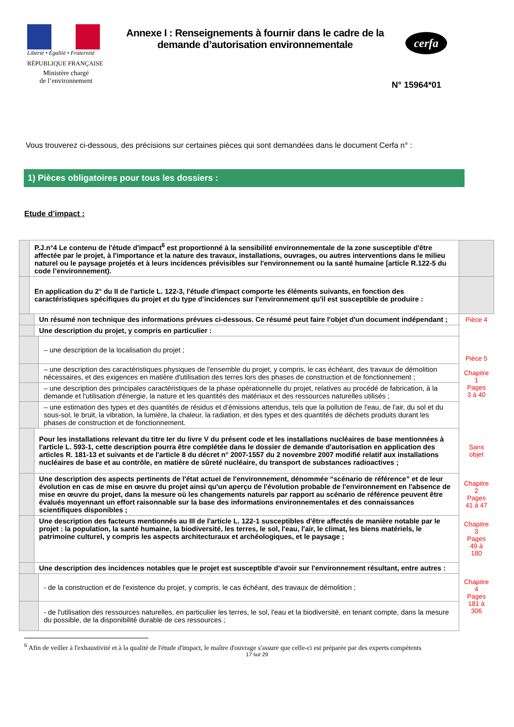Liberté • Égalité • Fraternité
RÉPUBLIQUE FRANÇAISE
Ministère chargé
de l’environnement
Annexe I : Renseignements à fournir dans le cadre de la demande d’autorisation environnementale
cerfa
N° 15964*01
Vous trouverez ci-dessous, des précisions sur certaines pièces qui sont demandées dans le document Cerfa n° :
1) Pièces obligatoires pour tous les dossiers :
Etude d’impact :
| | P.J.n°4 Le contenu de l'étude d'impact<sup>6</sup> est proportionné à la sensibilité environnementale de la zone susceptible d'être affectée par le projet, à l'importance et la nature des travaux, installations, ouvrages, ou autres interventions dans le milieu naturel ou le paysage projetés et à leurs incidences prévisibles sur l'environnement ou la santé humaine [article R.122-5 du code l’environnement). | | | |
| | En application du 2° du II de l'article L. 122-3, l'étude d'impact comporte les éléments suivants, en fonction des caractéristiques spécifiques du projet et du type d'incidences sur l'environnement qu'il est susceptible de produire : | | | |
| | | Un résumé non technique des informations prévues ci-dessous. Ce résumé peut faire l'objet d'un document indépendant ; | | Pièce 4 |
| | | Une description du projet, y compris en particulier : | | Pièce 5 Chapitre 1 Pages 3 à 40 |
| | | | – une description de la localisation du projet ; | |
| | | | – une description des caractéristiques physiques de l'ensemble du projet, y compris, le cas échéant, des travaux de démolition nécessaires, et des exigences en matière d'utilisation des terres lors des phases de construction et de fonctionnement ; | |
| | | | – une description des principales caractéristiques de la phase opérationnelle du projet, relatives au procédé de fabrication, à la demande et l'utilisation d'énergie, la nature et les quantités des matériaux et des ressources naturelles utilisés ; | |
| | | | – une estimation des types et des quantités de résidus et d'émissions attendus, tels que la pollution de l'eau, de l'air, du sol et du sous-sol, le bruit, la vibration, la lumière, la chaleur, la radiation, et des types et des quantités de déchets produits durant les phases de construction et de fonctionnement. | |
| | | Pour les installations relevant du titre Ier du livre V du présent code et les installations nucléaires de base mentionnées à l'article L. 593-1, cette description pourra être complétée dans le dossier de demande d'autorisation en application des articles R. 181-13 et suivants et de l'article 8 du décret n° 2007-1557 du 2 novembre 2007 modifié relatif aux installations nucléaires de base et au contrôle, en matière de sûreté nucléaire, du transport de substances radioactives ; | | Sans objet |
| | | Une description des aspects pertinents de l'état actuel de l'environnement, dénommée “scénario de référence” et de leur évolution en cas de mise en œuvre du projet ainsi qu'un aperçu de l'évolution probable de l'environnement en l'absence de mise en œuvre du projet, dans la mesure où les changements naturels par rapport au scénario de référence peuvent être évalués moyennant un effort raisonnable sur la base des informations environnementales et des connaissances scientifiques disponibles ; | | Chapitre 2 Pages 41 à 47 |
| | | Une description des facteurs mentionnés au III de l'article L. 122-1 susceptibles d'être affectés de manière notable par le projet : la population, la santé humaine, la biodiversité, les terres, le sol, l'eau, l'air, le climat, les biens matériels, le patrimoine culturel, y compris les aspects architecturaux et archéologiques, et le paysage ; | | Chapitre 3 Pages 49 à 180 |
| | | Une description des incidences notables que le projet est susceptible d'avoir sur l'environnement résultant, entre autres : | | Chapitre 4 Pages 181 à 306 |
| | | | - de la construction et de l'existence du projet, y compris, le cas échéant, des travaux de démolition ; | |
| | | | - de l'utilisation des ressources naturelles, en particulier les terres, le sol, l'eau et la biodiversité, en tenant compte, dans la mesure du possible, de la disponibilité durable de ces ressources ; | |
<sup>6</sup> Afin de veiller à l'exhaustivité et à la qualité de l'étude d'impact, le maître d'ouvrage s'assure que celle-ci est préparée par des experts compétents
17 sur 29